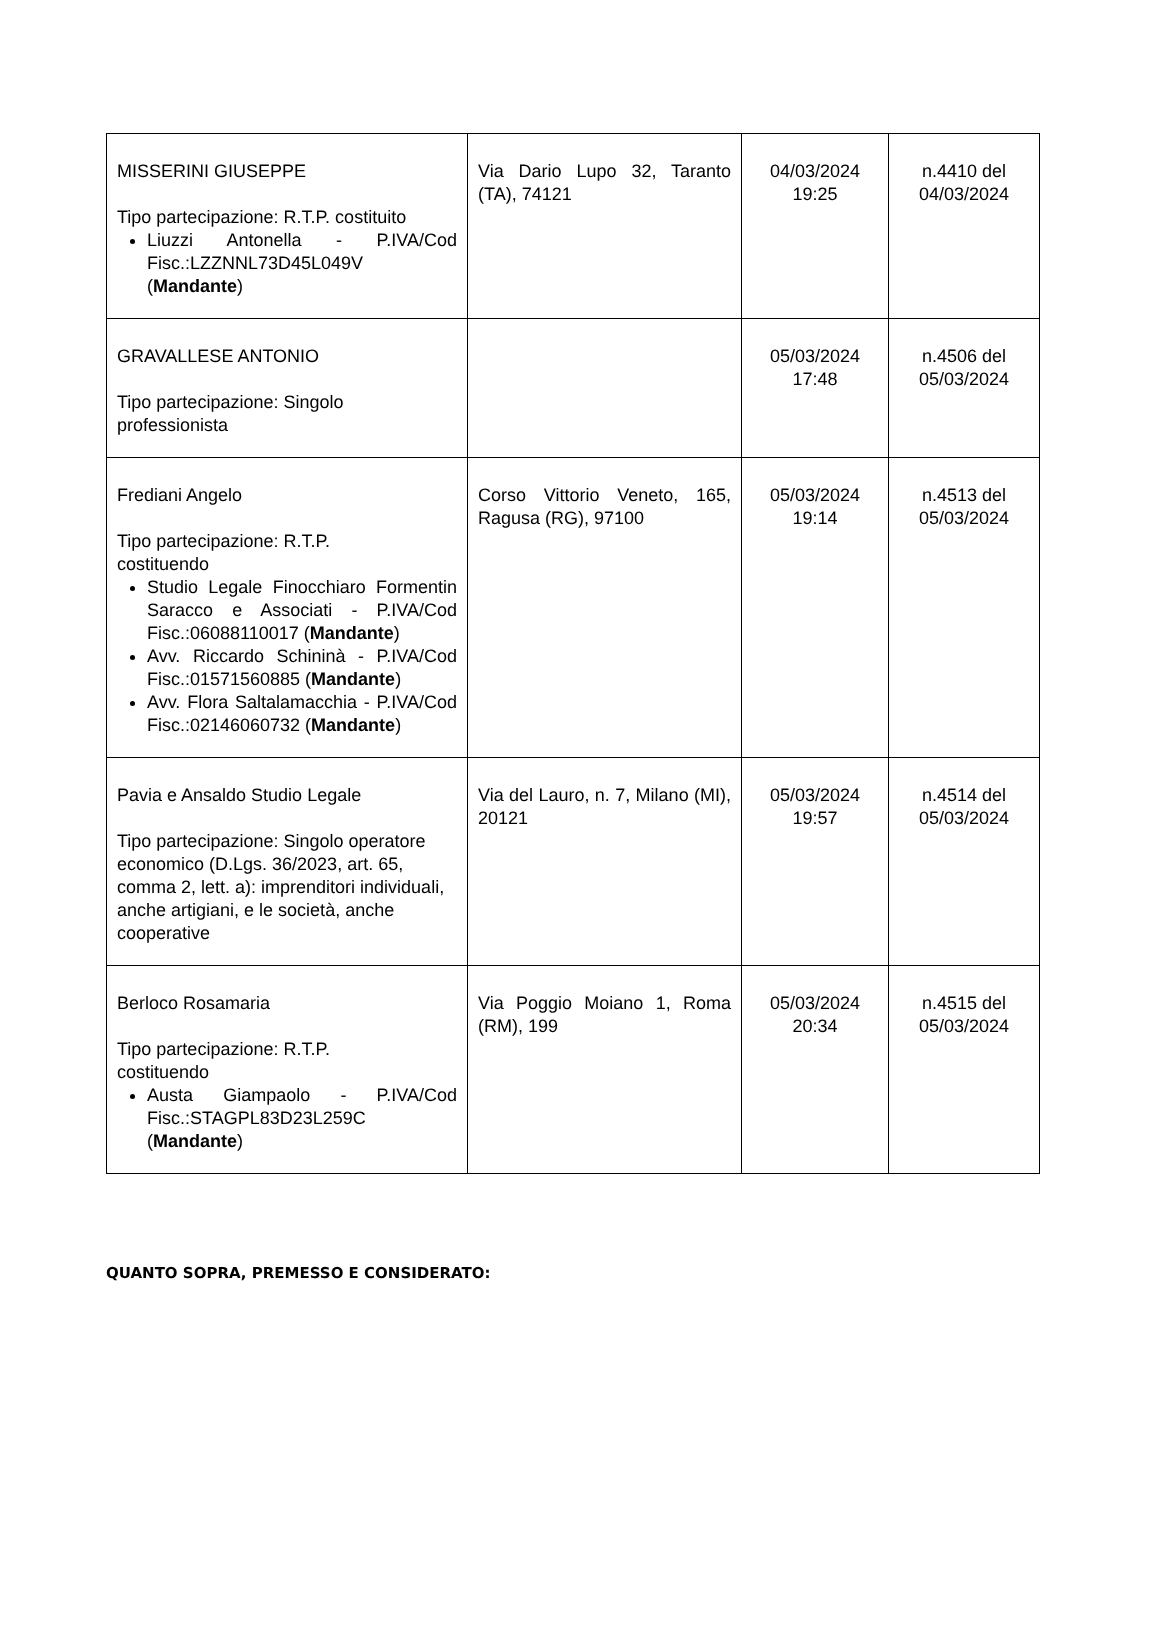| MISSERINI GIUSEPPE Tipo partecipazione: R.T.P. costituito Liuzzi Antonella - P.IVA/Cod Fisc.:LZZNNL73D45L049V ( Mandante ) | Via Dario Lupo 32, Taranto (TA), 74121 | 04/03/2024 19:25 | n.4410 del 04/03/2024 |
| GRAVALLESE ANTONIO Tipo partecipazione: Singolo professionista | | 05/03/2024 17:48 | n.4506 del 05/03/2024 |
| Frediani Angelo Tipo partecipazione: R.T.P. costituendo Studio Legale Finocchiaro Formentin Saracco e Associati - P.IVA/Cod Fisc.:06088110017 ( Mandante ) Avv. Riccardo Schininà - P.IVA/Cod Fisc.:01571560885 ( Mandante ) Avv. Flora Saltalamacchia - P.IVA/Cod Fisc.:02146060732 ( Mandante ) | Corso Vittorio Veneto, 165, Ragusa (RG), 97100 | 05/03/2024 19:14 | n.4513 del 05/03/2024 |
| Pavia e Ansaldo Studio Legale Tipo partecipazione: Singolo operatore economico (D.Lgs. 36/2023, art. 65, comma 2, lett. a): imprenditori individuali, anche artigiani, e le società, anche cooperative | Via del Lauro, n. 7, Milano (MI), 20121 | 05/03/2024 19:57 | n.4514 del 05/03/2024 |
| Berloco Rosamaria Tipo partecipazione: R.T.P. costituendo Austa Giampaolo - P.IVA/Cod Fisc.:STAGPL83D23L259C ( Mandante ) | Via Poggio Moiano 1, Roma (RM), 199 | 05/03/2024 20:34 | n.4515 del 05/03/2024 |
QUANTO SOPRA, PREMESSO E CONSIDERATO: